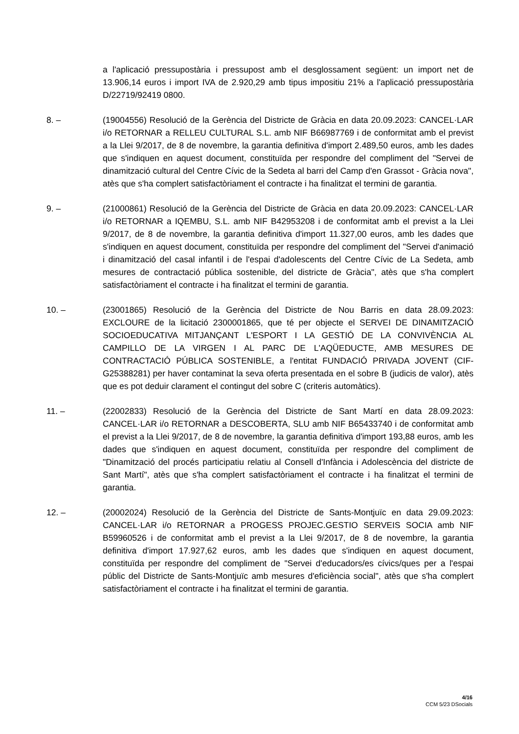a l'aplicació pressupostària i pressupost amb el desglossament següent: un import net de 13.906,14 euros i import IVA de 2.920,29 amb tipus impositiu 21% a l'aplicació pressupostària D/22719/92419 0800.
8. – (19004556) Resolució de la Gerència del Districte de Gràcia en data 20.09.2023: CANCEL·LAR i/o RETORNAR a RELLEU CULTURAL S.L. amb NIF B66987769 i de conformitat amb el previst a la Llei 9/2017, de 8 de novembre, la garantia definitiva d'import 2.489,50 euros, amb les dades que s'indiquen en aquest document, constituïda per respondre del compliment del "Servei de dinamització cultural del Centre Cívic de la Sedeta al barri del Camp d'en Grassot - Gràcia nova", atès que s'ha complert satisfactòriament el contracte i ha finalitzat el termini de garantia.
9. – (21000861) Resolució de la Gerència del Districte de Gràcia en data 20.09.2023: CANCEL·LAR i/o RETORNAR a IQEMBU, S.L. amb NIF B42953208 i de conformitat amb el previst a la Llei 9/2017, de 8 de novembre, la garantia definitiva d'import 11.327,00 euros, amb les dades que s'indiquen en aquest document, constituïda per respondre del compliment del "Servei d'animació i dinamització del casal infantil i de l'espai d'adolescents del Centre Cívic de La Sedeta, amb mesures de contractació pública sostenible, del districte de Gràcia", atès que s'ha complert satisfactòriament el contracte i ha finalitzat el termini de garantia.
10. – (23001865) Resolució de la Gerència del Districte de Nou Barris en data 28.09.2023: EXCLOURE de la licitació 2300001865, que té per objecte el SERVEI DE DINAMITZACIÓ SOCIOEDUCATIVA MITJANÇANT L'ESPORT I LA GESTIÓ DE LA CONVIVÈNCIA AL CAMPILLO DE LA VIRGEN I AL PARC DE L'AQÜEDUCTE, AMB MESURES DE CONTRACTACIÓ PÚBLICA SOSTENIBLE, a l'entitat FUNDACIÓ PRIVADA JOVENT (CIF-G25388281) per haver contaminat la seva oferta presentada en el sobre B (judicis de valor), atès que es pot deduir clarament el contingut del sobre C (criteris automàtics).
11. – (22002833) Resolució de la Gerència del Districte de Sant Martí en data 28.09.2023: CANCEL·LAR i/o RETORNAR a DESCOBERTA, SLU amb NIF B65433740 i de conformitat amb el previst a la Llei 9/2017, de 8 de novembre, la garantia definitiva d'import 193,88 euros, amb les dades que s'indiquen en aquest document, constituïda per respondre del compliment de "Dinamització del procés participatiu relatiu al Consell d'Infància i Adolescència del districte de Sant Martí", atès que s'ha complert satisfactòriament el contracte i ha finalitzat el termini de garantia.
12. – (20002024) Resolució de la Gerència del Districte de Sants-Montjuïc en data 29.09.2023: CANCEL·LAR i/o RETORNAR a PROGESS PROJEC.GESTIO SERVEIS SOCIA amb NIF B59960526 i de conformitat amb el previst a la Llei 9/2017, de 8 de novembre, la garantia definitiva d'import 17.927,62 euros, amb les dades que s'indiquen en aquest document, constituïda per respondre del compliment de "Servei d'educadors/es cívics/ques per a l'espai públic del Districte de Sants-Montjuïc amb mesures d'eficiència social", atès que s'ha complert satisfactòriament el contracte i ha finalitzat el termini de garantia.
4/16
CCM 5/23 DSocials